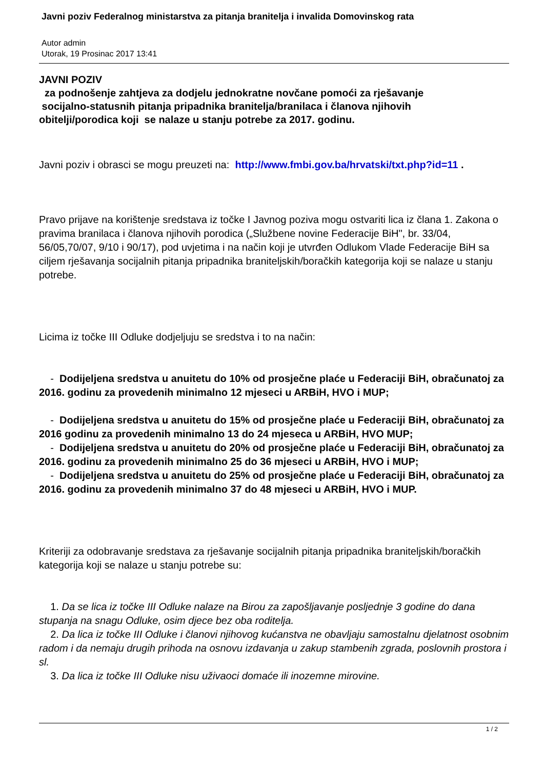Javni poziv Federalnog ministarstva za pitanja branitelja i invalida Domovinskog rata
Autor admin
Utorak, 19 Prosinac 2017 13:41
JAVNI POZIV
za podnošenje zahtjeva za dodjelu jednokratne novčane pomoći za rješavanje
socijalno-statusnih pitanja pripadnika branitelja/branilaca i članova njihovih
obitelji/porodica koji se nalaze u stanju potrebe za 2017. godinu.
Javni poziv i obrasci se mogu preuzeti na: http://www.fmbi.gov.ba/hrvatski/txt.php?id=11 .
Pravo prijave na korištenje sredstava iz točke I Javnog poziva mogu ostvariti lica iz člana 1. Zakona o pravima branilaca i članova njihovih porodica („Službene novine Federacije BiH", br. 33/04, 56/05,70/07, 9/10 i 90/17), pod uvjetima i na način koji je utvrđen Odlukom Vlade Federacije BiH sa ciljem rješavanja socijalnih pitanja pripadnika braniteljskih/boračkih kategorija koji se nalaze u stanju potrebe.
Licima iz točke III Odluke dodjeljuju se sredstva i to na način:
- Dodijeljena sredstva u anuitetu do 10% od prosječne plaće u Federaciji BiH, obračunatoj za 2016. godinu za provedenih minimalno 12 mjeseci u ARBiH, HVO i MUP;
- Dodijeljena sredstva u anuitetu do 15% od prosječne plaće u Federaciji BiH, obračunatoj za 2016 godinu za provedenih minimalno 13 do 24 mjeseca u ARBiH, HVO MUP;
- Dodijeljena sredstva u anuitetu do 20% od prosječne plaće u Federaciji BiH, obračunatoj za 2016. godinu za provedenih minimalno 25 do 36 mjeseci u ARBiH, HVO i MUP;
- Dodijeljena sredstva u anuitetu do 25% od prosječne plaće u Federaciji BiH, obračunatoj za 2016. godinu za provedenih minimalno 37 do 48 mjeseci u ARBiH, HVO i MUP.
Kriteriji za odobravanje sredstava za rješavanje socijalnih pitanja pripadnika braniteljskih/boračkih kategorija koji se nalaze u stanju potrebe su:
1. Da se lica iz točke III Odluke nalaze na Birou za zapošljavanje posljednje 3 godine do dana stupanja na snagu Odluke, osim djece bez oba roditelja.
2. Da lica iz točke III Odluke i članovi njihovog kućanstva ne obavljaju samostalnu djelatnost osobnim radom i da nemaju drugih prihoda na osnovu izdavanja u zakup stambenih zgrada, poslovnih prostora i sl.
3. Da lica iz točke III Odluke nisu uživaoci domaće ili inozemne mirovine.
1 / 2